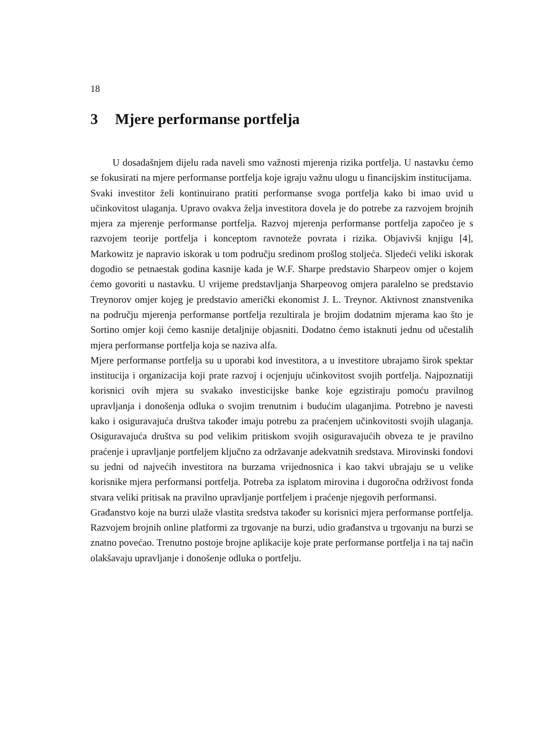18
3 Mjere performanse portfelja
U dosadašnjem dijelu rada naveli smo važnosti mjerenja rizika portfelja. U nastavku ćemo se fokusirati na mjere performanse portfelja koje igraju važnu ulogu u financijskim institucijama.
Svaki investitor želi kontinuirano pratiti performanse svoga portfelja kako bi imao uvid u učinkovitost ulaganja. Upravo ovakva želja investitora dovela je do potrebe za razvojem brojnih mjera za mjerenje performanse portfelja. Razvoj mjerenja performanse portfelja započeo je s razvojem teorije portfelja i konceptom ravnoteže povrata i rizika. Objavivši knjigu [4], Markowitz je napravio iskorak u tom području sredinom prošlog stoljeća. Sljedeći veliki iskorak dogodio se petnaestak godina kasnije kada je W.F. Sharpe predstavio Sharpeov omjer o kojem ćemo govoriti u nastavku. U vrijeme predstavljanja Sharpeovog omjera paralelno se predstavio Treynorov omjer kojeg je predstavio američki ekonomist J. L. Treynor. Aktivnost znanstvenika na području mjerenja performanse portfelja rezultirala je brojim dodatnim mjerama kao što je Sortino omjer koji ćemo kasnije detaljnije objasniti. Dodatno ćemo istaknuti jednu od učestalih mjera performanse portfelja koja se naziva alfa.
Mjere performanse portfelja su u uporabi kod investitora, a u investitore ubrajamo širok spektar institucija i organizacija koji prate razvoj i ocjenjuju učinkovitost svojih portfelja. Najpoznatiji korisnici ovih mjera su svakako investicijske banke koje egzistiraju pomoću pravilnog upravljanja i donošenja odluka o svojim trenutnim i budućim ulaganjima. Potrebno je navesti kako i osiguravajuća društva također imaju potrebu za praćenjem učinkovitosti svojih ulaganja. Osiguravajuća društva su pod velikim pritiskom svojih osiguravajućih obveza te je pravilno praćenje i upravljanje portfeljem ključno za održavanje adekvatnih sredstava. Mirovinski fondovi su jedni od najvećih investitora na burzama vrijednosnica i kao takvi ubrajaju se u velike korisnike mjera performansi portfelja. Potreba za isplatom mirovina i dugoročna održivost fonda stvara veliki pritisak na pravilno upravljanje portfeljem i praćenje njegovih performansi.
Građanstvo koje na burzi ulaže vlastita sredstva također su korisnici mjera performanse portfelja. Razvojem brojnih online platformi za trgovanje na burzi, udio građanstva u trgovanju na burzi se znatno povećao. Trenutno postoje brojne aplikacije koje prate performanse portfelja i na taj način olakšavaju upravljanje i donošenje odluka o portfelju.